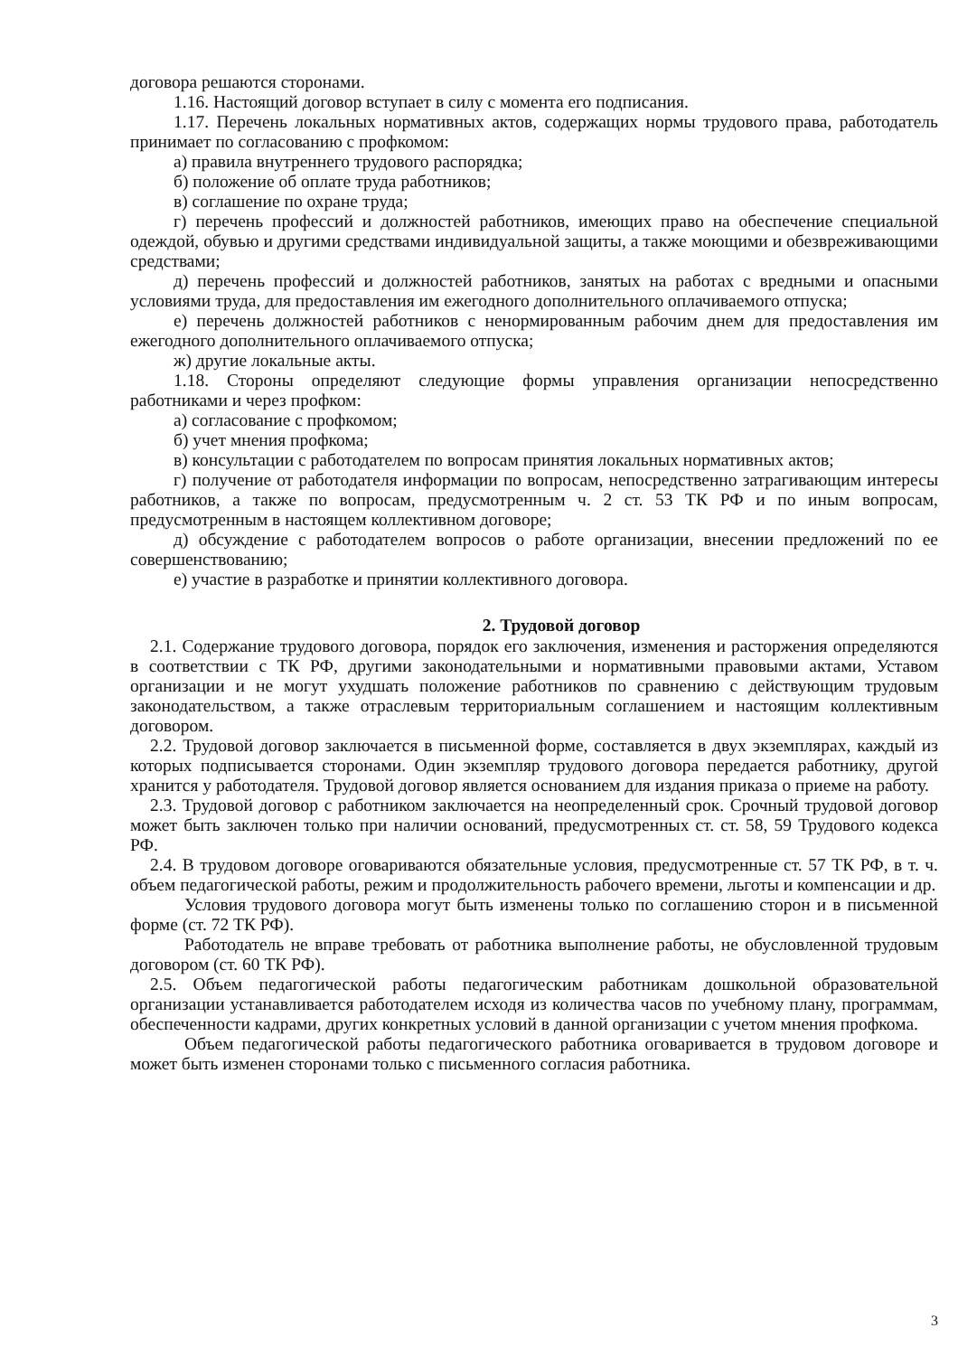договора решаются сторонами.
1.16. Настоящий договор вступает в силу с момента его подписания.
1.17. Перечень локальных нормативных актов, содержащих нормы трудового права, работодатель принимает по согласованию с профкомом:
а) правила внутреннего трудового распорядка;
б) положение об оплате труда работников;
в) соглашение по охране труда;
г) перечень профессий и должностей работников, имеющих право на обеспечение специальной одеждой, обувью и другими средствами индивидуальной защиты, а также моющими и обезвреживающими средствами;
д) перечень профессий и должностей работников, занятых на работах с вредными и опасными условиями труда, для предоставления им ежегодного дополнительного оплачиваемого отпуска;
е) перечень должностей работников с ненормированным рабочим днем для предоставления им ежегодного дополнительного оплачиваемого отпуска;
ж) другие локальные акты.
1.18. Стороны определяют следующие формы управления организации непосредственно работниками и через профком:
а) согласование с профкомом;
б) учет мнения профкома;
в) консультации с работодателем по вопросам принятия локальных нормативных актов;
г) получение от работодателя информации по вопросам, непосредственно затрагивающим интересы работников, а также по вопросам, предусмотренным ч. 2 ст. 53 ТК РФ и по иным вопросам, предусмотренным в настоящем коллективном договоре;
д) обсуждение с работодателем вопросов о работе организации, внесении предложений по ее совершенствованию;
е) участие в разработке и принятии коллективного договора.
2. Трудовой договор
2.1. Содержание трудового договора, порядок его заключения, изменения и расторжения определяются в соответствии с ТК РФ, другими законодательными и нормативными правовыми актами, Уставом организации и не могут ухудшать положение работников по сравнению с действующим трудовым законодательством, а также отраслевым территориальным соглашением и настоящим коллективным договором.
2.2. Трудовой договор заключается в письменной форме, составляется в двух экземплярах, каждый из которых подписывается сторонами. Один экземпляр трудового договора передается работнику, другой хранится у работодателя. Трудовой договор является основанием для издания приказа о приеме на работу.
2.3. Трудовой договор с работником заключается на неопределенный срок. Срочный трудовой договор может быть заключен только при наличии оснований, предусмотренных ст. ст. 58, 59 Трудового кодекса РФ.
2.4. В трудовом договоре оговариваются обязательные условия, предусмотренные ст. 57 ТК РФ, в т. ч. объем педагогической работы, режим и продолжительность рабочего времени, льготы и компенсации и др.
Условия трудового договора могут быть изменены только по соглашению сторон и в письменной форме (ст. 72 ТК РФ).
Работодатель не вправе требовать от работника выполнение работы, не обусловленной трудовым договором (ст. 60 ТК РФ).
2.5. Объем педагогической работы педагогическим работникам дошкольной образовательной организации устанавливается работодателем исходя из количества часов по учебному плану, программам, обеспеченности кадрами, других конкретных условий в данной организации с учетом мнения профкома.
Объем педагогической работы педагогического работника оговаривается в трудовом договоре и может быть изменен сторонами только с письменного согласия работника.
3